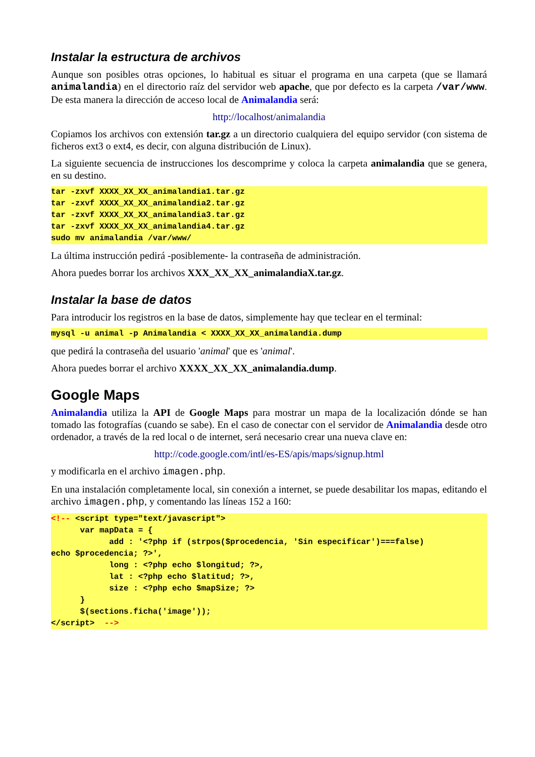Instalar la estructura de archivos
Aunque son posibles otras opciones, lo habitual es situar el programa en una carpeta (que se llamará animalandia) en el directorio raíz del servidor web apache, que por defecto es la carpeta /var/www. De esta manera la dirección de acceso local de Animalandia será:
http://localhost/animalandia
Copiamos los archivos con extensión tar.gz a un directorio cualquiera del equipo servidor (con sistema de ficheros ext3 o ext4, es decir, con alguna distribución de Linux).
La siguiente secuencia de instrucciones los descomprime y coloca la carpeta animalandia que se genera, en su destino.
tar -zxvf XXXX_XX_XX_animalandia1.tar.gz tar -zxvf XXXX_XX_XX_animalandia2.tar.gz tar -zxvf XXXX_XX_XX_animalandia3.tar.gz tar -zxvf XXXX_XX_XX_animalandia4.tar.gz sudo mv animalandia /var/www/
La última instrucción pedirá -posiblemente- la contraseña de administración.
Ahora puedes borrar los archivos XXX_XX_XX_animalandiaX.tar.gz.
Instalar la base de datos
Para introducir los registros en la base de datos, simplemente hay que teclear en el terminal:
mysql -u animal -p Animalandia < XXXX_XX_XX_animalandia.dump
que pedirá la contraseña del usuario 'animal' que es 'animal'.
Ahora puedes borrar el archivo XXXX_XX_XX_animalandia.dump.
Google Maps
Animalandia utiliza la API de Google Maps para mostrar un mapa de la localización dónde se han tomado las fotografías (cuando se sabe). En el caso de conectar con el servidor de Animalandia desde otro ordenador, a través de la red local o de internet, será necesario crear una nueva clave en:
http://code.google.com/intl/es-ES/apis/maps/signup.html
y modificarla en el archivo imagen.php.
En una instalación completamente local, sin conexión a internet, se puede desabilitar los mapas, editando el archivo imagen.php, y comentando las líneas 152 a 160:
<!-- <script type="text/javascript"> var mapData = { add : '<?php if (strpos($procedencia, 'Sin especificar')===false) echo $procedencia; ?>', long : <?php echo $longitud; ?>, lat : <?php echo $latitud; ?>, size : <?php echo $mapSize; ?> } $(sections.ficha('image')); </script> -->